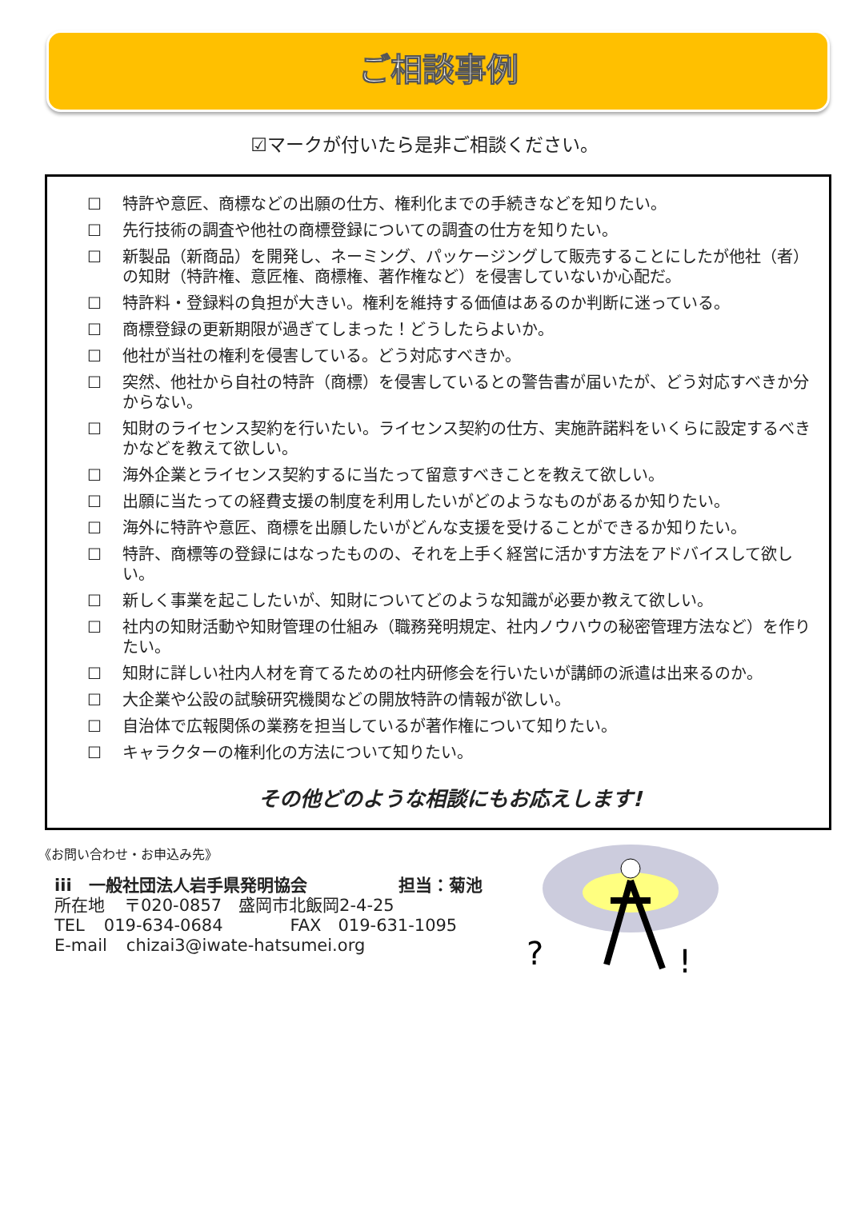ご相談事例
☑マークが付いたら是非ご相談ください。
☐ 特許や意匠、商標などの出願の仕方、権利化までの手続きなどを知りたい。
☐ 先行技術の調査や他社の商標登録についての調査の仕方を知りたい。
☐ 新製品（新商品）を開発し、ネーミング、パッケージングして販売することにしたが他社（者）の知財（特許権、意匠権、商標権、著作権など）を侵害していないか心配だ。
☐ 特許料・登録料の負担が大きい。権利を維持する価値はあるのか判断に迷っている。
☐ 商標登録の更新期限が過ぎてしまった！どうしたらよいか。
☐ 他社が当社の権利を侵害している。どう対応すべきか。
☐ 突然、他社から自社の特許（商標）を侵害しているとの警告書が届いたが、どう対応すべきか分からない。
☐ 知財のライセンス契約を行いたい。ライセンス契約の仕方、実施許諾料をいくらに設定するべきかなどを教えて欲しい。
☐ 海外企業とライセンス契約するに当たって留意すべきことを教えて欲しい。
☐ 出願に当たっての経費支援の制度を利用したいがどのようなものがあるか知りたい。
☐ 海外に特許や意匠、商標を出願したいがどんな支援を受けることができるか知りたい。
☐ 特許、商標等の登録にはなったものの、それを上手く経営に活かす方法をアドバイスして欲しい。
☐ 新しく事業を起こしたいが、知財についてどのような知識が必要か教えて欲しい。
☐ 社内の知財活動や知財管理の仕組み（職務発明規定、社内ノウハウの秘密管理方法など）を作りたい。
☐ 知財に詳しい社内人材を育てるための社内研修会を行いたいが講師の派遣は出来るのか。
☐ 大企業や公設の試験研究機関などの開放特許の情報が欲しい。
☐ 自治体で広報関係の業務を担当しているが著作権について知りたい。
☐ キャラクターの権利化の方法について知りたい。
その他どのような相談にもお応えします!
《お問い合わせ・お申込み先》
iii　一般社団法人岩手県発明協会 担当：菊池
所在地 〒020-0857　盛岡市北飯岡2-4-25
TEL 019-634-0684 FAX　019-631-1095
E-mail chizai3@iwate-hatsumei.org
?
!